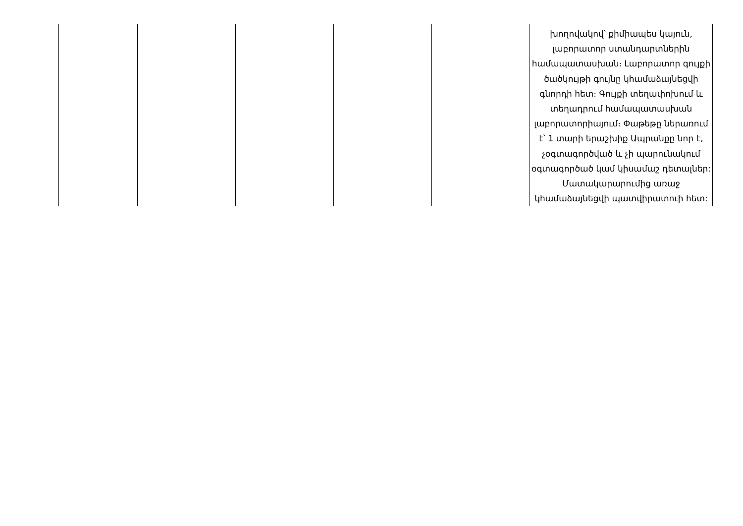| | | | | | խողովակով՝ քիմիապես կայուն, լաբորատոր ստանդարտներին համապատասխան։ Լաբորատոր գույքի ծածկույթի գույնը կհամաձայնեցվի գնորդի հետ։ Գույքի տեղափոխում և տեղադրում համապատասխան լաբորատորիայում։ Փաթեթը ներառում է՝ 1 տարի երաշխիք Ապրանքը նոր է, չօգտագործված և չի պարունակում օգտագործած կամ կիսամաշ դետալներ: Մատակարարումից առաջ կհամաձայնեցվի պատվիրատուի հետ: |